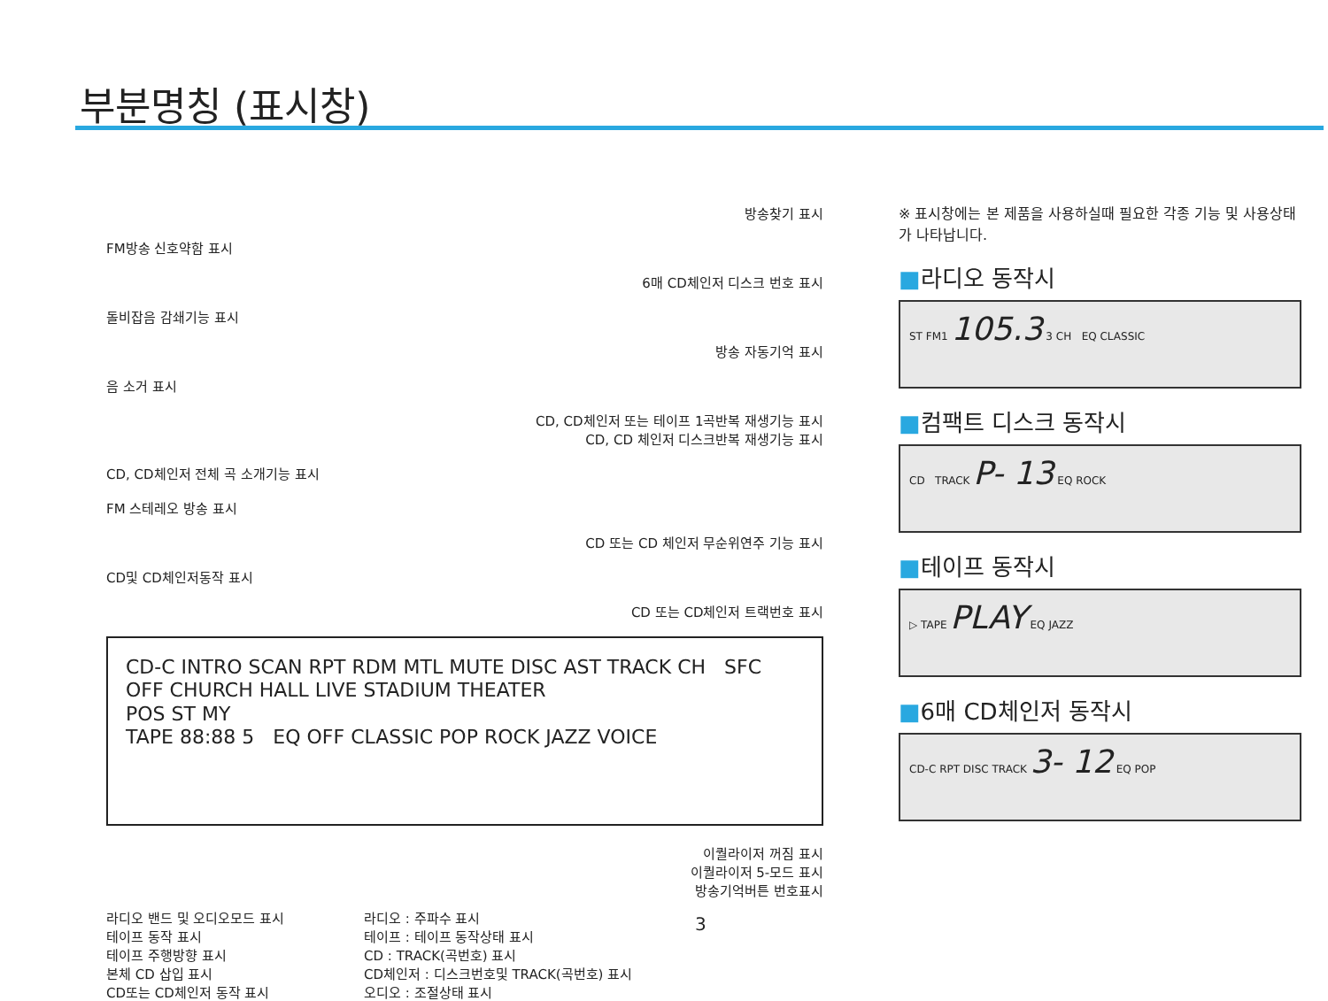부분명칭 (표시창)
방송찾기 표시
FM방송 신호약함 표시
6매 CD체인저 디스크 번호 표시
돌비잡음 감쇄기능 표시
방송 자동기억 표시
음 소거 표시
CD, CD체인저 또는 테이프 1곡반복 재생기능 표시
CD, CD 체인저 디스크반복 재생기능 표시
CD, CD체인저 전체 곡 소개기능 표시
FM 스테레오 방송 표시
CD 또는 CD 체인저 무순위연주 기능 표시
CD및 CD체인저동작 표시
CD 또는 CD체인저 트랙번호 표시
CD-C INTRO SCAN RPT RDM MTL MUTE DISC AST TRACK CH SFC OFF CHURCH HALL LIVE STADIUM THEATER
POS ST MY
TAPE 88:88 5 EQ OFF CLASSIC POP ROCK JAZZ VOICE
이퀄라이저 꺼짐 표시
이퀄라이저 5-모드 표시
방송기억버튼 번호표시
라디오 밴드 및 오디오모드 표시
테이프 동작 표시
테이프 주행방향 표시
본체 CD 삽입 표시
CD또는 CD체인저 동작 표시
라디오 : 주파수 표시
테이프 : 테이프 동작상태 표시
CD : TRACK(곡번호) 표시
CD체인저 : 디스크번호및 TRACK(곡번호) 표시
오디오 : 조절상태 표시
※ 표시창에는 본 제품을 사용하실때 필요한 각종 기능 및 사용상태가 나타납니다.
■라디오 동작시
ST FM1 105.3 3 CH EQ CLASSIC
■컴팩트 디스크 동작시
CD TRACK P- 13 EQ ROCK
■테이프 동작시
▷ TAPE PLAY EQ JAZZ
■6매 CD체인저 동작시
CD-C RPT DISC TRACK 3- 12 EQ POP
3